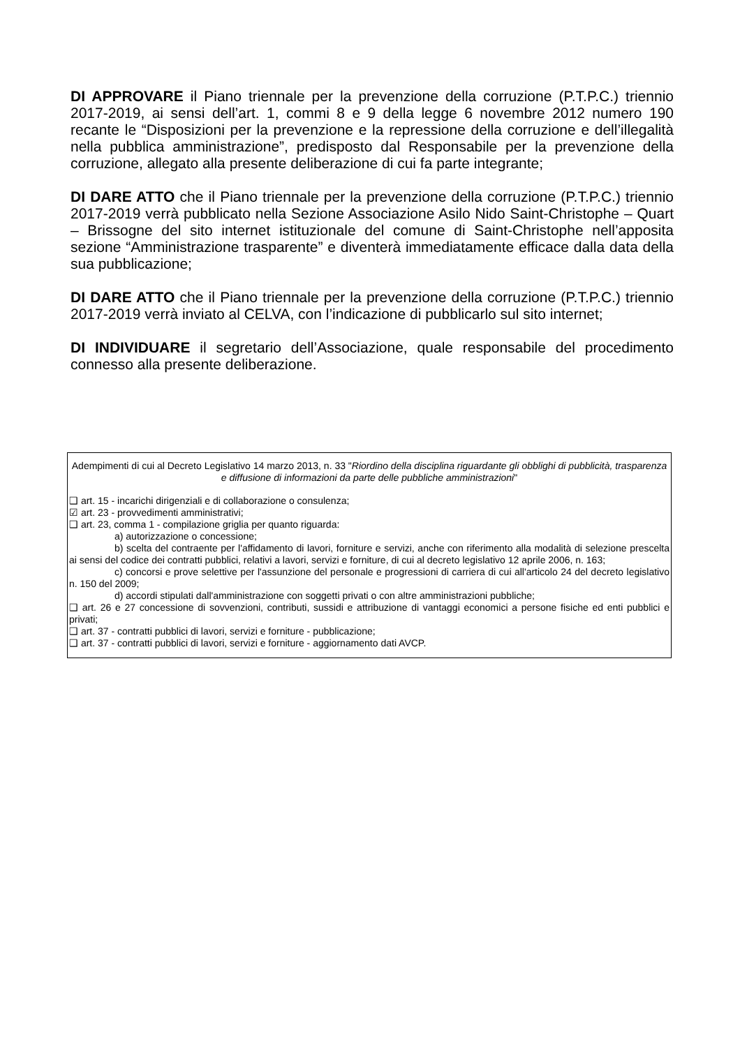DI APPROVARE il Piano triennale per la prevenzione della corruzione (P.T.P.C.) triennio 2017-2019, ai sensi dell’art. 1, commi 8 e 9 della legge 6 novembre 2012 numero 190 recante le “Disposizioni per la prevenzione e la repressione della corruzione e dell’illegalità nella pubblica amministrazione”, predisposto dal Responsabile per la prevenzione della corruzione, allegato alla presente deliberazione di cui fa parte integrante;
DI DARE ATTO che il Piano triennale per la prevenzione della corruzione (P.T.P.C.) triennio 2017-2019 verrà pubblicato nella Sezione Associazione Asilo Nido Saint-Christophe – Quart – Brissogne del sito internet istituzionale del comune di Saint-Christophe nell’apposita sezione “Amministrazione trasparente” e diventerà immediatamente efficace dalla data della sua pubblicazione;
DI DARE ATTO che il Piano triennale per la prevenzione della corruzione (P.T.P.C.) triennio 2017-2019 verrà inviato al CELVA, con l’indicazione di pubblicarlo sul sito internet;
DI INDIVIDUARE il segretario dell’Associazione, quale responsabile del procedimento connesso alla presente deliberazione.
Adempimenti di cui al Decreto Legislativo 14 marzo 2013, n. 33 "Riordino della disciplina riguardante gli obblighi di pubblicità, trasparenza e diffusione di informazioni da parte delle pubbliche amministrazioni"
❑ art. 15 - incarichi dirigenziali e di collaborazione o consulenza;
☑ art. 23 - provvedimenti amministrativi;
❑ art. 23, comma 1 - compilazione griglia per quanto riguarda:
a) autorizzazione o concessione;
b) scelta del contraente per l'affidamento di lavori, forniture e servizi, anche con riferimento alla modalità di selezione prescelta ai sensi del codice dei contratti pubblici, relativi a lavori, servizi e forniture, di cui al decreto legislativo 12 aprile 2006, n. 163;
c) concorsi e prove selettive per l'assunzione del personale e progressioni di carriera di cui all'articolo 24 del decreto legislativo n. 150 del 2009;
d) accordi stipulati dall'amministrazione con soggetti privati o con altre amministrazioni pubbliche;
❑ art. 26 e 27 concessione di sovvenzioni, contributi, sussidi e attribuzione di vantaggi economici a persone fisiche ed enti pubblici e privati;
❑ art. 37 - contratti pubblici di lavori, servizi e forniture - pubblicazione;
❑ art. 37 - contratti pubblici di lavori, servizi e forniture - aggiornamento dati AVCP.